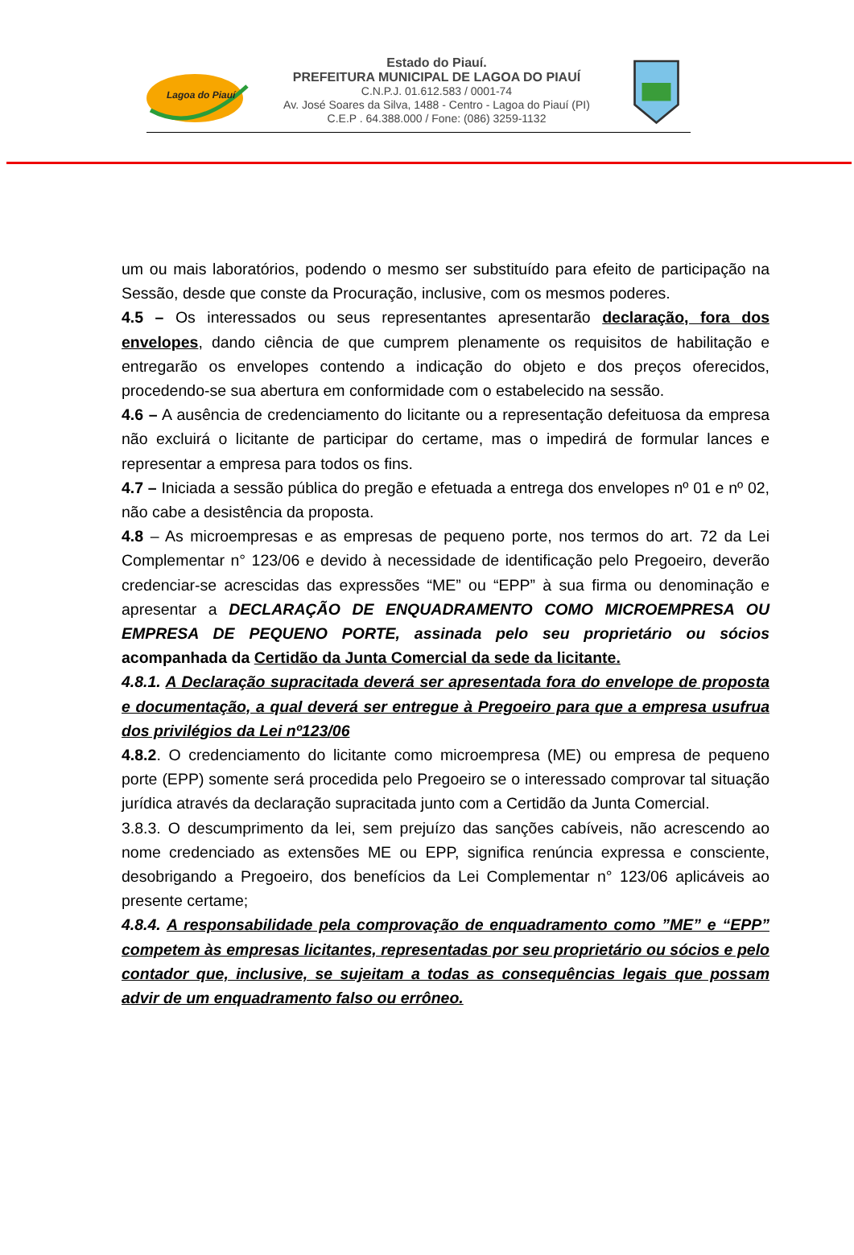Lagoa do Piauí
Estado do Piauí.
PREFEITURA MUNICIPAL DE LAGOA DO PIAUÍ
C.N.P.J. 01.612.583 / 0001-74
Av. José Soares da Silva, 1488 - Centro - Lagoa do Piauí (PI)
C.E.P . 64.388.000 / Fone: (086) 3259-1132
um ou mais laboratórios, podendo o mesmo ser substituído para efeito de participação na Sessão, desde que conste da Procuração, inclusive, com os mesmos poderes.
4.5 – Os interessados ou seus representantes apresentarão declaração, fora dos envelopes, dando ciência de que cumprem plenamente os requisitos de habilitação e entregarão os envelopes contendo a indicação do objeto e dos preços oferecidos, procedendo-se sua abertura em conformidade com o estabelecido na sessão.
4.6 – A ausência de credenciamento do licitante ou a representação defeituosa da empresa não excluirá o licitante de participar do certame, mas o impedirá de formular lances e representar a empresa para todos os fins.
4.7 – Iniciada a sessão pública do pregão e efetuada a entrega dos envelopes nº 01 e nº 02, não cabe a desistência da proposta.
4.8 – As microempresas e as empresas de pequeno porte, nos termos do art. 72 da Lei Complementar n° 123/06 e devido à necessidade de identificação pelo Pregoeiro, deverão credenciar-se acrescidas das expressões “ME” ou “EPP” à sua firma ou denominação e apresentar a DECLARAÇÃO DE ENQUADRAMENTO COMO MICROEMPRESA OU EMPRESA DE PEQUENO PORTE, assinada pelo seu proprietário ou sócios acompanhada da Certidão da Junta Comercial da sede da licitante.
4.8.1. A Declaração supracitada deverá ser apresentada fora do envelope de proposta e documentação, a qual deverá ser entregue à Pregoeiro para que a empresa usufrua dos privilégios da Lei nº123/06
4.8.2. O credenciamento do licitante como microempresa (ME) ou empresa de pequeno porte (EPP) somente será procedida pelo Pregoeiro se o interessado comprovar tal situação jurídica através da declaração supracitada junto com a Certidão da Junta Comercial.
3.8.3. O descumprimento da lei, sem prejuízo das sanções cabíveis, não acrescendo ao nome credenciado as extensões ME ou EPP, significa renúncia expressa e consciente, desobrigando a Pregoeiro, dos benefícios da Lei Complementar n° 123/06 aplicáveis ao presente certame;
4.8.4. A responsabilidade pela comprovação de enquadramento como ”ME” e “EPP” competem às empresas licitantes, representadas por seu proprietário ou sócios e pelo contador que, inclusive, se sujeitam a todas as consequências legais que possam advir de um enquadramento falso ou errôneo.